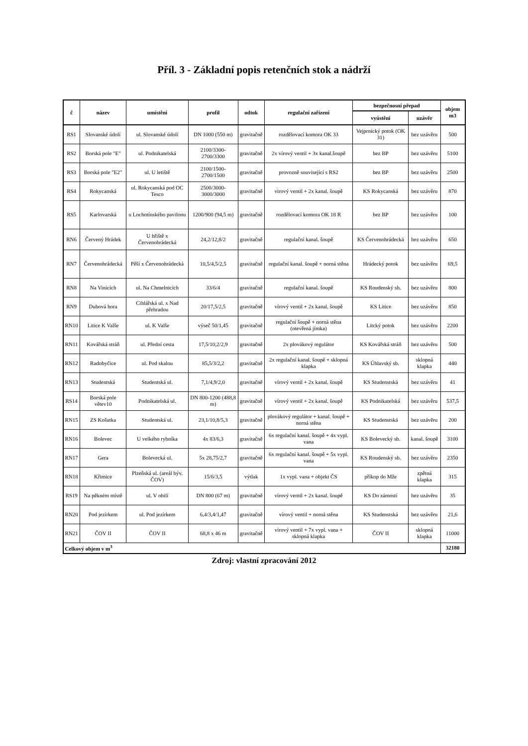Příl. 3 - Základní popis retenčních stok a nádrží
| č | název | umístění | profil | odtok | regulační zařízení | bezpečnosní přepad | | objem m3 |
| --- | --- | --- | --- | --- | --- | --- | --- | --- |
| | | | | | | vyústění | uzávěr | |
| RS1 | Slovanské údolí | ul. Slovanské údolí | DN 1000 (550 m) | gravitačně | rozdělovací komora OK 33 | Vejprnický potok (OK 31) | bez uzávěru | 500 |
| RS2 | Borská pole "E" | ul. Podnikatelská | 2100/3300-2700/3300 | gravitačně | 2x vírový ventil + 3x kanal.šoupě | bez BP | bez uzávěru | 5100 |
| RS3 | Borská pole "E2" | ul. U letiště | 2100/1500-2700/1500 | gravitačně | provozně související s RS2 | bez BP | bez uzávěru | 2500 |
| RS4 | Rokycanská | ul. Rokycanská pod OC Tesco | 2500/3000-3000/3000 | gravitačně | virový ventil + 2x kanal. šoupě | KS Rokycanská | bez uzávěru | 870 |
| RS5 | Karlovarská | u Lochotínského pavilonu | 1200/900 (94,5 m) | gravitačně | rozdělovací komora OK 18 R | bez BP | bez uzávěru | 100 |
| RN6 | Červený Hrádek | U hřiště x Červenohrádecká | 24,2/12,8/2 | gravitačně | regulační kanal. šoupě | KS Červenohrádecká | bez uzávěru | 650 |
| RN7 | Červenohrádecká | Pěší x Červenohrádecká | 10,5/4,5/2,5 | gravitačně | regulační kanal. šoupě + norná stěna | Hrádecký potok | bez uzávěru | 69,5 |
| RN8 | Na Vinicích | ul. Na Chmelnicích | 33/6/4 | gravitačně | regulační kanal. šoupě | KS Roudenský sb. | bez uzávěru | 800 |
| RN9 | Dubová hora | Cihlářská ul. x Nad přehradou | 20/17,5/2,5 | gravitačně | vírový ventil + 2x kanal. šoupě | KS Litice | bez uzávěru | 850 |
| RN10 | Litice K Valše | ul. K Valše | výseč 50/1,45 | gravitačně | regulační šoupě + norná stěna (otevřená jímka) | Litcký potok | bez uzávěru | 2200 |
| RN11 | Kovářská stráň | ul. Přední cesta | 17,5/10,2/2,9 | gravitačně | 2x plovákový regulátor | KS Kovářská stráň | bez uzávěru | 500 |
| RN12 | Radobyčice | ul. Pod skalou | 85,5/3/2,2 | gravitačně | 2x regulační kanal. šoupě + sklopná klapka | KS Úhlavský sb. | sklopná klapka | 440 |
| RN13 | Studentská | Studentská ul. | 7,1/4,9/2,0 | gravitačně | vírový ventil + 2x kanal. šoupě | KS Studenstská | bez uzávěru | 41 |
| RS14 | Borská pole větev10 | Podnikatelská ul. | DN 800-1200 (488,8 m) | gravitačně | vírový ventil + 2x kanal. šoupě | KS Podnikatelská | bez uzávěru | 537,5 |
| RN15 | ZS Košutka | Studentská ul. | 23,1/10,8/5,3 | gravitačně | plovákový regulátor + kanal. šoupě + norná stěna | KS Studenstská | bez uzávěru | 200 |
| RN16 | Bolevec | U velkého rybníka | 4x 83/6,3 | gravitačně | 6x regulační kanal. šoupě + 4x vypl. vana | KS Bolevecký sb. | kanal. šoupě | 3100 |
| RN17 | Gera | Bolevecká ul. | 5x 28,75/2,7 | gravitačně | 6x regulační kanal. šoupě + 5x vypl. vana | KS Roudenský sb. | bez uzávěru | 2350 |
| RN18 | Křimice | Plzeňská ul. (areál býv. ČOV) | 15/6/3,5 | výtlak | 1x vypl. vana + objekt ČS | příkop do Mže | zpětná klapka | 315 |
| RS19 | Na pěkném místě | ul. V obilí | DN 800 (67 m) | gravitačně | vírový ventil + 2x kanal. šoupě | KS Do zámostí | bez uzávěru | 35 |
| RN20 | Pod jezírkem | ul. Pod jezírkem | 6,4/3,4/1,47 | gravitačně | vírový ventil + norná stěna | KS Studenstská | bez uzávěru | 21,6 |
| RN21 | ČOV II | ČOV II | 68,8 x 46 m | gravitačně | vírový ventil + 7x vypl. vana + sklopná klapka | ČOV II | sklopná klapka | 11000 |
| Celkový objem v m<sup>3</sup> | | | | | | | | 32180 |
Zdroj: vlastní zpracování 2012